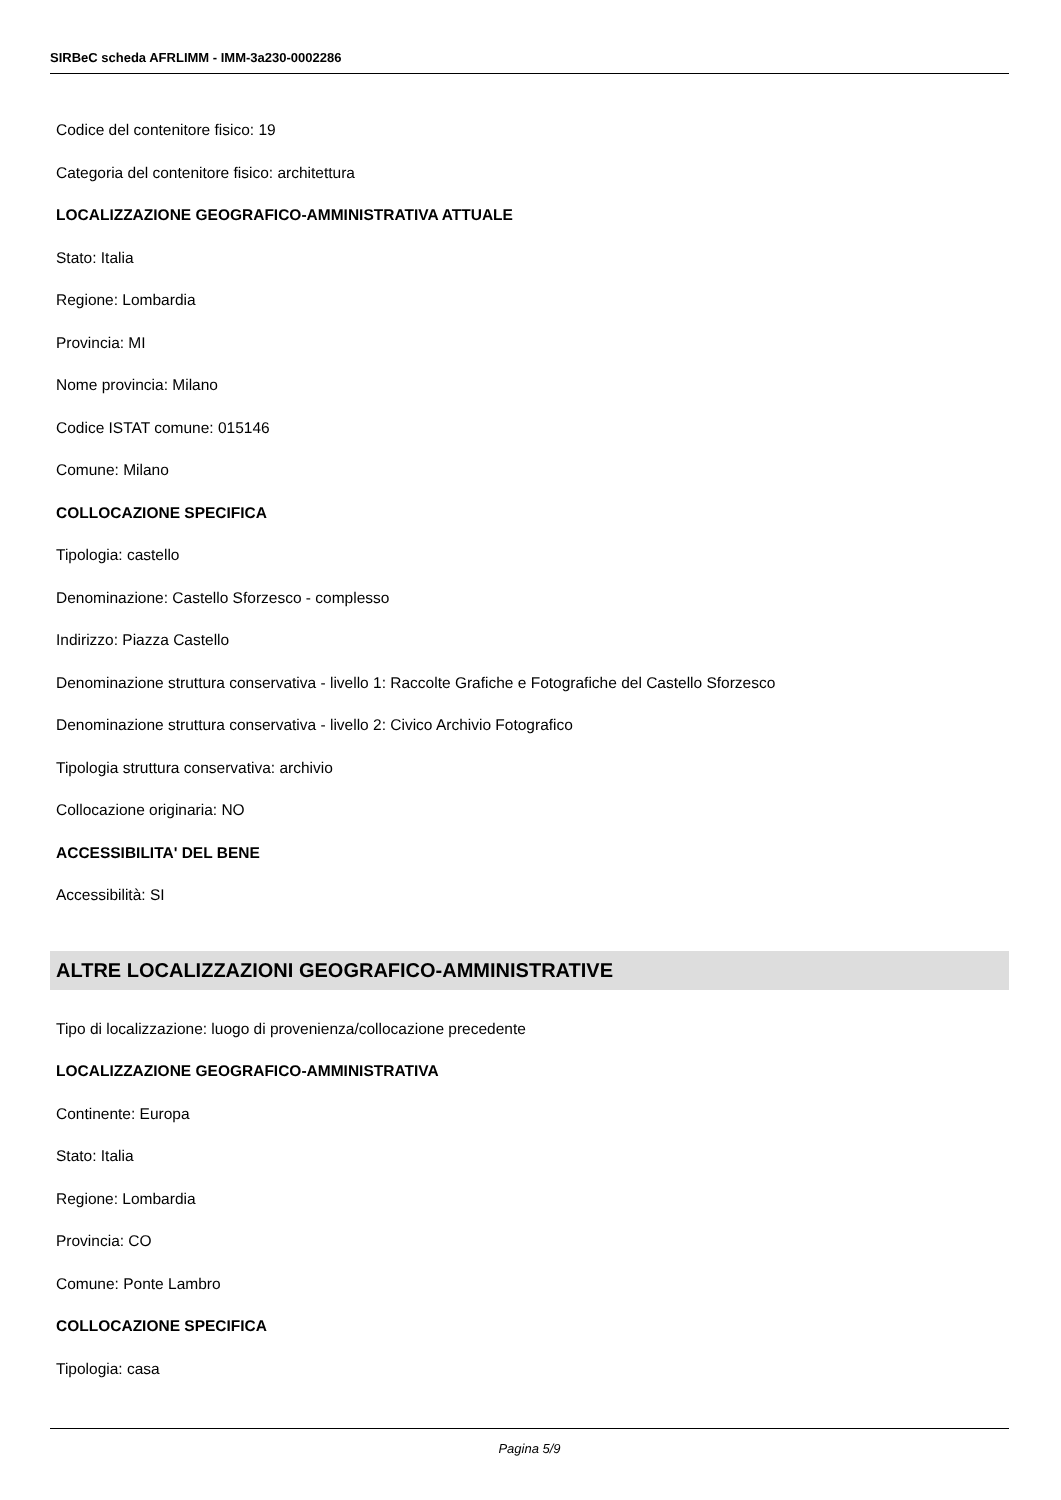SIRBeC scheda AFRLIMM - IMM-3a230-0002286
Codice del contenitore fisico: 19
Categoria del contenitore fisico: architettura
LOCALIZZAZIONE GEOGRAFICO-AMMINISTRATIVA ATTUALE
Stato: Italia
Regione: Lombardia
Provincia: MI
Nome provincia: Milano
Codice ISTAT comune: 015146
Comune: Milano
COLLOCAZIONE SPECIFICA
Tipologia: castello
Denominazione: Castello Sforzesco - complesso
Indirizzo: Piazza Castello
Denominazione struttura conservativa - livello 1: Raccolte Grafiche e Fotografiche del Castello Sforzesco
Denominazione struttura conservativa - livello 2: Civico Archivio Fotografico
Tipologia struttura conservativa: archivio
Collocazione originaria: NO
ACCESSIBILITA' DEL BENE
Accessibilità: SI
ALTRE LOCALIZZAZIONI GEOGRAFICO-AMMINISTRATIVE
Tipo di localizzazione: luogo di provenienza/collocazione precedente
LOCALIZZAZIONE GEOGRAFICO-AMMINISTRATIVA
Continente: Europa
Stato: Italia
Regione: Lombardia
Provincia: CO
Comune: Ponte Lambro
COLLOCAZIONE SPECIFICA
Tipologia: casa
Pagina 5/9